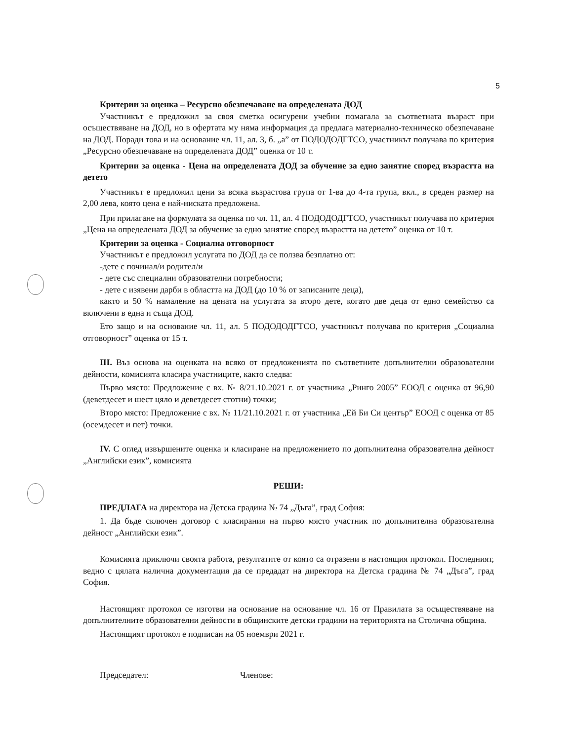5
Критерии за оценка – Ресурсно обезпечаване на определената ДОД
Участникът е предложил за своя сметка осигурени учебни помагала за съответната възраст при осъществяване на ДОД, но в офертата му няма информация да предлага материално-техническо обезпечаване на ДОД. Поради това и на основание чл. 11, ал. 3, б. „а” от ПОДОДОДГТСО, участникът получава по критерия „Ресурсно обезпечаване на определената ДОД” оценка от 10 т.
Критерии за оценка - Цена на определената ДОД за обучение за едно занятие според възрастта на детето
Участникът е предложил цени за всяка възрастова група от 1-ва до 4-та група, вкл., в среден размер на 2,00 лева, която цена е най-ниската предложена.
При прилагане на формулата за оценка по чл. 11, ал. 4 ПОДОДОДГТСО, участникът получава по критерия „Цена на определената ДОД за обучение за едно занятие според възрастта на детето” оценка от 10 т.
Критерии за оценка - Социална отговорност
Участникът е предложил услугата по ДОД да се ползва безплатно от:
-дете с починал/и родител/и
- дете със специални образователни потребности;
- дете с изявени дарби в областта на ДОД (до 10 % от записаните деца),
както и 50 % намаление на цената на услугата за второ дете, когато две деца от едно семейство са включени в една и съща ДОД.
Ето защо и на основание чл. 11, ал. 5 ПОДОДОДГТСО, участникът получава по критерия „Социална отговорност” оценка от 15 т.
III. Въз основа на оценката на всяко от предложенията по съответните допълнителни образователни дейности, комисията класира участниците, както следва:
Първо място: Предложение с вх. № 8/21.10.2021 г. от участника „Ринго 2005” ЕООД с оценка от 96,90 (деветдесет и шест цяло и деветдесет стотни) точки;
Второ място: Предложение с вх. № 11/21.10.2021 г. от участника „Ей Би Си център” ЕООД с оценка от 85 (осемдесет и пет) точки.
IV. С оглед извършените оценка и класиране на предложението по допълнителна образователна дейност „Английски език”, комисията
РЕШИ:
ПРЕДЛАГА на директора на Детска градина № 74 „Дъга”, град София:
1. Да бъде сключен договор с класирания на първо място участник по допълнителна образователна дейност „Английски език”.
Комисията приключи своята работа, резултатите от която са отразени в настоящия протокол. Последният, ведно с цялата налична документация да се предадат на директора на Детска градина № 74 „Дъга”, град София.
Настоящият протокол се изготви на основание на основание чл. 16 от Правилата за осъществяване на допълнителните образователни дейности в общинските детски градини на територията на Столична община.
Настоящият протокол е подписан на 05 ноември 2021 г.
Председател: Членове: